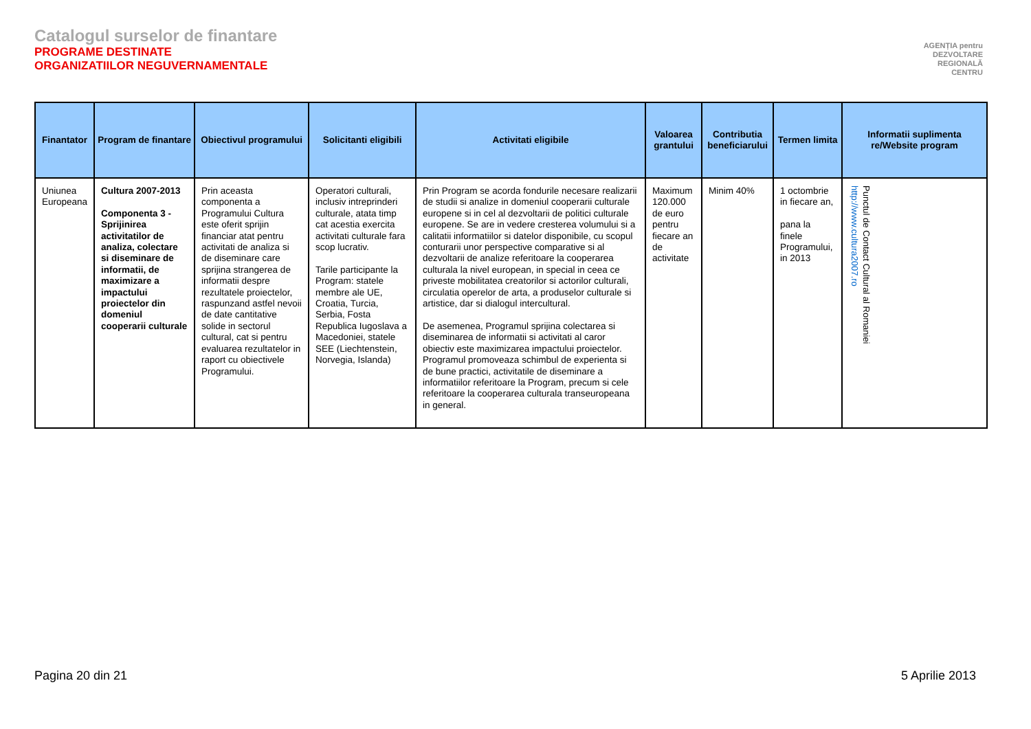Catalogul surselor de finantare
PROGRAME DESTINATE
ORGANIZATIILOR NEGUVERNAMENTALE
AGENȚIA pentru
DEZVOLTARE
REGIONALĂ
CENTRU
| Finantator | Program de finantare | Obiectivul programului | Solicitanti eligibili | Activitati eligibile | Valoarea grantului | Contributia beneficiarului | Termen limita | Informatii suplimenta re/Website program |
| --- | --- | --- | --- | --- | --- | --- | --- | --- |
| Uniunea Europeana | Cultura 2007-2013 Componenta 3 - Sprijinirea activitatilor de analiza, colectare si diseminare de informatii, de maximizare a impactului proiectelor din domeniul cooperarii culturale | Prin aceasta componenta a Programului Cultura este oferit sprijin financiar atat pentru activitati de analiza si de diseminare care sprijina strangerea de informatii despre rezultatele proiectelor, raspunzand astfel nevoii de date cantitative solide in sectorul cultural, cat si pentru evaluarea rezultatelor in raport cu obiectivele Programului. | Operatori culturali, inclusiv intreprinderi culturale, atata timp cat acestia exercita activitati culturale fara scop lucrativ. Tarile participante la Program: statele membre ale UE, Croatia, Turcia, Serbia, Fosta Republica Iugoslava a Macedoniei, statele SEE (Liechtenstein, Norvegia, Islanda) | Prin Program se acorda fondurile necesare realizarii de studii si analize in domeniul cooperarii culturale europene si in cel al dezvoltarii de politici culturale europene. Se are in vedere cresterea volumului si a calitatii informatiilor si datelor disponibile, cu scopul conturarii unor perspective comparative si al dezvoltarii de analize referitoare la cooperarea culturala la nivel european, in special in ceea ce priveste mobilitatea creatorilor si actorilor culturali, circulatia operelor de arta, a produselor culturale si artistice, dar si dialogul intercultural. De asemenea, Programul sprijina colectarea si diseminarea de informatii si activitati al caror obiectiv este maximizarea impactului proiectelor. Programul promoveaza schimbul de experienta si de bune practici, activitatile de diseminare a informatiilor referitoare la Program, precum si cele referitoare la cooperarea culturala transeuropeana in general. | Maximum 120.000 de euro pentru fiecare an de activitate | Minim 40% | 1 octombrie in fiecare an, pana la finele Programului, in 2013 | Punctul de Contact Cultural al Romaniei http://www.cultura2007.ro |
Pagina 20 din 21 5 Aprilie 2013